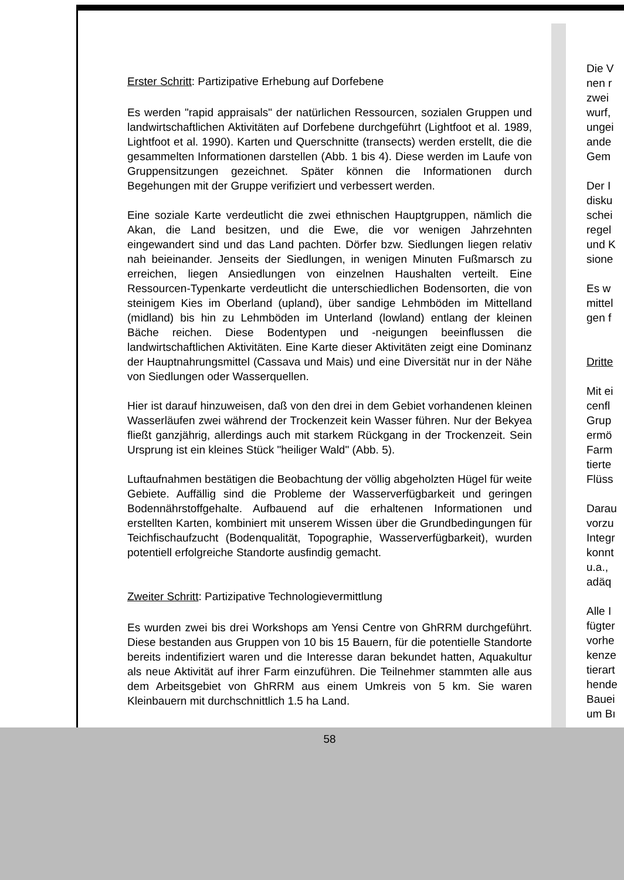Erster Schritt: Partizipative Erhebung auf Dorfebene
Es werden "rapid appraisals" der natürlichen Ressourcen, sozialen Gruppen und landwirtschaftlichen Aktivitäten auf Dorfebene durchgeführt (Lightfoot et al. 1989, Lightfoot et al. 1990). Karten und Querschnitte (transects) werden erstellt, die die gesammelten Informationen darstellen (Abb. 1 bis 4). Diese werden im Laufe von Gruppensitzungen gezeichnet. Später können die Informationen durch Begehungen mit der Gruppe verifiziert und verbessert werden.
Eine soziale Karte verdeutlicht die zwei ethnischen Hauptgruppen, nämlich die Akan, die Land besitzen, und die Ewe, die vor wenigen Jahrzehnten eingewandert sind und das Land pachten. Dörfer bzw. Siedlungen liegen relativ nah beieinander. Jenseits der Siedlungen, in wenigen Minuten Fußmarsch zu erreichen, liegen Ansiedlungen von einzelnen Haushalten verteilt. Eine Ressourcen-Typenkarte verdeutlicht die unterschiedlichen Bodensorten, die von steinigem Kies im Oberland (upland), über sandige Lehmböden im Mittelland (midland) bis hin zu Lehmböden im Unterland (lowland) entlang der kleinen Bäche reichen. Diese Bodentypen und -neigungen beeinflussen die landwirtschaftlichen Aktivitäten. Eine Karte dieser Aktivitäten zeigt eine Dominanz der Hauptnahrungsmittel (Cassava und Mais) und eine Diversität nur in der Nähe von Siedlungen oder Wasserquellen.
Hier ist darauf hinzuweisen, daß von den drei in dem Gebiet vorhandenen kleinen Wasserläufen zwei während der Trockenzeit kein Wasser führen. Nur der Bekyea fließt ganzjährig, allerdings auch mit starkem Rückgang in der Trockenzeit. Sein Ursprung ist ein kleines Stück "heiliger Wald" (Abb. 5).
Luftaufnahmen bestätigen die Beobachtung der völlig abgeholzten Hügel für weite Gebiete. Auffällig sind die Probleme der Wasserverfügbarkeit und geringen Bodennährstoffgehalte. Aufbauend auf die erhaltenen Informationen und erstellten Karten, kombiniert mit unserem Wissen über die Grundbedingungen für Teichfischaufzucht (Bodenqualität, Topographie, Wasserverfügbarkeit), wurden potentiell erfolgreiche Standorte ausfindig gemacht.
Zweiter Schritt: Partizipative Technologievermittlung
Es wurden zwei bis drei Workshops am Yensi Centre von GhRRM durchgeführt. Diese bestanden aus Gruppen von 10 bis 15 Bauern, für die potentielle Standorte bereits indentifiziert waren und die Interesse daran bekundet hatten, Aquakultur als neue Aktivität auf ihrer Farm einzuführen. Die Teilnehmer stammten alle aus dem Arbeitsgebiet von GhRRM aus einem Umkreis von 5 km. Sie waren Kleinbauern mit durchschnittlich 1.5 ha Land.
58
Die V
nen r
zwei
wurf,
ungei
ande
Gem
Der I
disku
schei
regel
und K
sione
Es w
mittel
gen f
Dritte
Mit ei
cenfl
Grup
ermö
Farm
tierte
Flüss
Darau
vorzu
Integr
konnt
u.a.,
adäq
Alle I
fügter
vorhe
kenze
tierart
hende
Bauei
um Bı